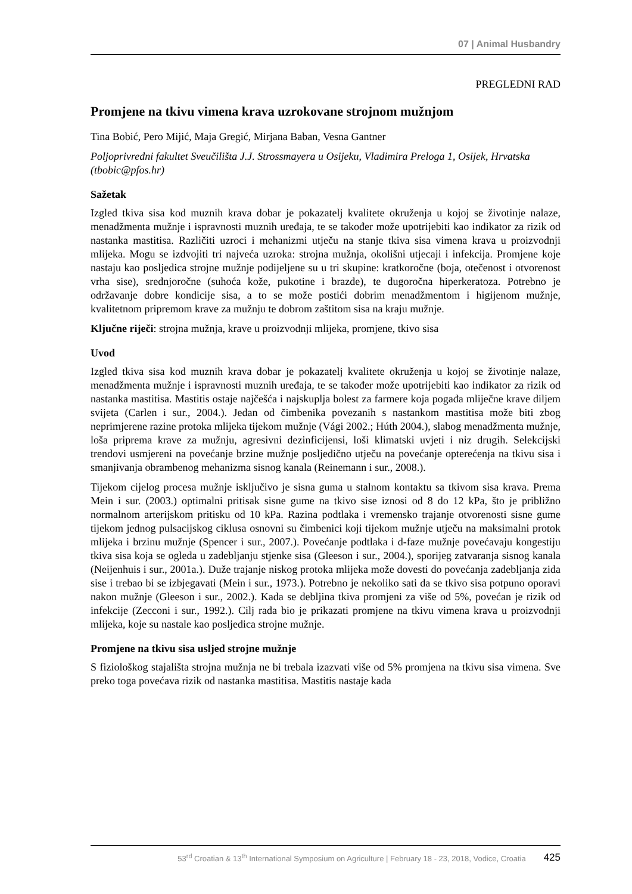07 | Animal Husbandry
PREGLEDNI RAD
Promjene na tkivu vimena krava uzrokovane strojnom mužnjom
Tina Bobić, Pero Mijić, Maja Gregić, Mirjana Baban, Vesna Gantner
Poljoprivredni fakultet Sveučilišta J.J. Strossmayera u Osijeku, Vladimira Preloga 1, Osijek, Hrvatska (tbobic@pfos.hr)
Sažetak
Izgled tkiva sisa kod muznih krava dobar je pokazatelj kvalitete okruženja u kojoj se životinje nalaze, menadžmenta mužnje i ispravnosti muznih uređaja, te se također može upotrijebiti kao indikator za rizik od nastanka mastitisa. Različiti uzroci i mehanizmi utječu na stanje tkiva sisa vimena krava u proizvodnji mlijeka. Mogu se izdvojiti tri najveća uzroka: strojna mužnja, okolišni utjecaji i infekcija. Promjene koje nastaju kao posljedica strojne mužnje podijeljene su u tri skupine: kratkoročne (boja, otečenost i otvorenost vrha sise), srednjoročne (suhoća kože, pukotine i brazde), te dugoročna hiperkeratoza. Potrebno je održavanje dobre kondicije sisa, a to se može postići dobrim menadžmentom i higijenom mužnje, kvalitetnom pripremom krave za mužnju te dobrom zaštitom sisa na kraju mužnje.
Ključne riječi: strojna mužnja, krave u proizvodnji mlijeka, promjene, tkivo sisa
Uvod
Izgled tkiva sisa kod muznih krava dobar je pokazatelj kvalitete okruženja u kojoj se životinje nalaze, menadžmenta mužnje i ispravnosti muznih uređaja, te se također može upotrijebiti kao indikator za rizik od nastanka mastitisa. Mastitis ostaje najčešća i najskuplja bolest za farmere koja pogađa mliječne krave diljem svijeta (Carlen i sur., 2004.). Jedan od čimbenika povezanih s nastankom mastitisa može biti zbog neprimjerene razine protoka mlijeka tijekom mužnje (Vági 2002.; Húth 2004.), slabog menadžmenta mužnje, loša priprema krave za mužnju, agresivni dezinficijensi, loši klimatski uvjeti i niz drugih. Selekcijski trendovi usmjereni na povećanje brzine mužnje posljedično utječu na povećanje opterećenja na tkivu sisa i smanjivanja obrambenog mehanizma sisnog kanala (Reinemann i sur., 2008.).
Tijekom cijelog procesa mužnje isključivo je sisna guma u stalnom kontaktu sa tkivom sisa krava. Prema Mein i sur. (2003.) optimalni pritisak sisne gume na tkivo sise iznosi od 8 do 12 kPa, što je približno normalnom arterijskom pritisku od 10 kPa. Razina podtlaka i vremensko trajanje otvorenosti sisne gume tijekom jednog pulsacijskog ciklusa osnovni su čimbenici koji tijekom mužnje utječu na maksimalni protok mlijeka i brzinu mužnje (Spencer i sur., 2007.). Povećanje podtlaka i d-faze mužnje povećavaju kongestiju tkiva sisa koja se ogleda u zadebljanju stjenke sisa (Gleeson i sur., 2004.), sporijeg zatvaranja sisnog kanala (Neijenhuis i sur., 2001a.). Duže trajanje niskog protoka mlijeka može dovesti do povećanja zadebljanja zida sise i trebao bi se izbjegavati (Mein i sur., 1973.). Potrebno je nekoliko sati da se tkivo sisa potpuno oporavi nakon mužnje (Gleeson i sur., 2002.). Kada se debljina tkiva promjeni za više od 5%, povećan je rizik od infekcije (Zecconi i sur., 1992.). Cilj rada bio je prikazati promjene na tkivu vimena krava u proizvodnji mlijeka, koje su nastale kao posljedica strojne mužnje.
Promjene na tkivu sisa usljed strojne mužnje
S fiziološkog stajališta strojna mužnja ne bi trebala izazvati više od 5% promjena na tkivu sisa vimena. Sve preko toga povećava rizik od nastanka mastitisa. Mastitis nastaje kada
53<sup>rd</sup> Croatian & 13<sup>th</sup> International Symposium on Agriculture | February 18 - 23, 2018, Vodice, Croatia 425